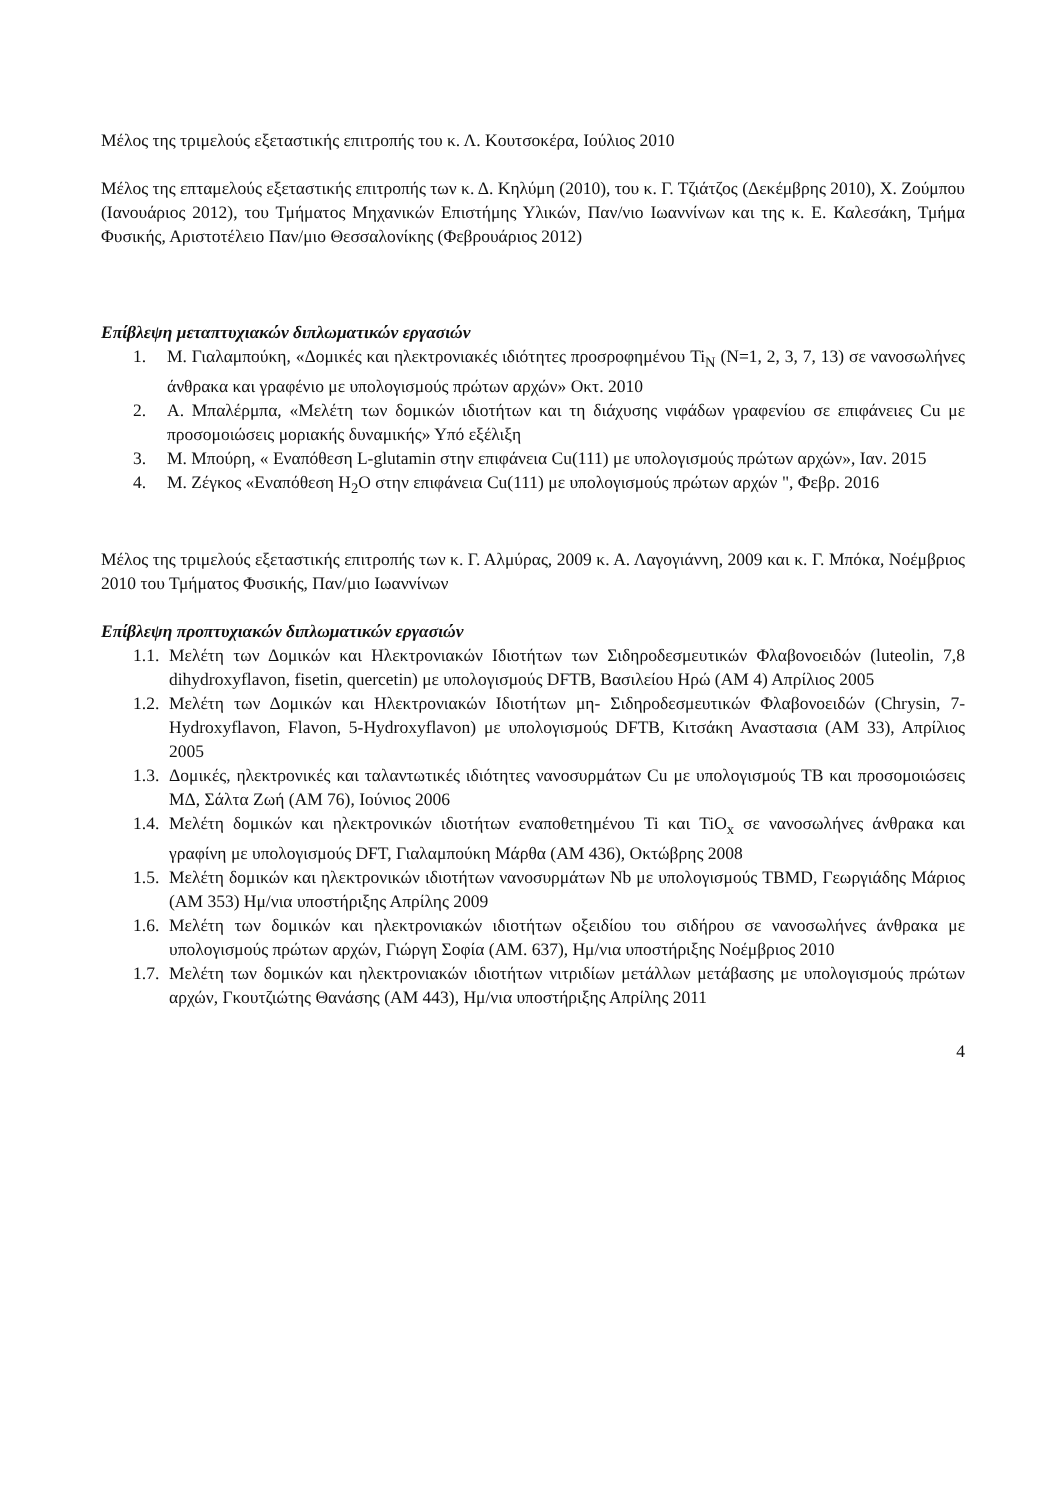Μέλος της τριμελούς εξεταστικής επιτροπής του κ. Λ. Κουτσοκέρα, Ιούλιος 2010
Μέλος της επταμελούς εξεταστικής επιτροπής των κ. Δ. Κηλύμη (2010), του κ. Γ. Τζιάτζος (Δεκέμβρης 2010), Χ. Ζούμπου (Ιανουάριος 2012), του Τμήματος Μηχανικών Επιστήμης Υλικών, Παν/νιο Ιωαννίνων και της κ. Ε. Καλεσάκη, Τμήμα Φυσικής, Αριστοτέλειο Παν/μιο Θεσσαλονίκης (Φεβρουάριος 2012)
Επίβλεψη μεταπτυχιακών διπλωματικών εργασιών
1. Μ. Γιαλαμπούκη, «Δομικές και ηλεκτρονιακές ιδιότητες προσροφημένου Ti<sub>N</sub> (N=1, 2, 3, 7, 13) σε νανοσωλήνες άνθρακα και γραφένιο με υπολογισμούς πρώτων αρχών» Οκτ. 2010
2. Α. Μπαλέρμπα, «Μελέτη των δομικών ιδιοτήτων και τη διάχυσης νιφάδων γραφενίου σε επιφάνειες Cu με προσομοιώσεις μοριακής δυναμικής» Υπό εξέλιξη
3. Μ. Μπούρη, « Εναπόθεση L-glutamin στην επιφάνεια Cu(111) με υπολογισμούς πρώτων αρχών», Ιαν. 2015
4. Μ. Ζέγκος «Εναπόθεση H<sub>2</sub>O στην επιφάνεια Cu(111) με υπολογισμούς πρώτων αρχών ", Φεβρ. 2016
Μέλος της τριμελούς εξεταστικής επιτροπής των κ. Γ. Αλμύρας, 2009 κ. Α. Λαγογιάννη, 2009 και κ. Γ. Μπόκα, Νοέμβριος 2010 του Τμήματος Φυσικής, Παν/μιο Ιωαννίνων
Επίβλεψη προπτυχιακών διπλωματικών εργασιών
1.1. Μελέτη των Δομικών και Ηλεκτρονιακών Ιδιοτήτων των Σιδηροδεσμευτικών Φλαβονοειδών (luteolin, 7,8 dihydroxyflavon, fisetin, quercetin) με υπολογισμούς DFTB, Βασιλείου Ηρώ (ΑΜ 4) Απρίλιος 2005
1.2. Μελέτη των Δομικών και Ηλεκτρονιακών Ιδιοτήτων μη- Σιδηροδεσμευτικών Φλαβονοειδών (Chrysin, 7-Hydroxyflavon, Flavon, 5-Hydroxyflavon) με υπολογισμούς DFTB, Κιτσάκη Αναστασια (ΑΜ 33), Απρίλιος 2005
1.3. Δομικές, ηλεκτρονικές και ταλαντωτικές ιδιότητες νανοσυρμάτων Cu με υπολογισμούς TB και προσομοιώσεις ΜΔ, Σάλτα Ζωή (ΑΜ 76), Ιούνιος 2006
1.4. Μελέτη δομικών και ηλεκτρονικών ιδιοτήτων εναποθετημένου Ti και TiO<sub>x</sub> σε νανοσωλήνες άνθρακα και γραφίνη με υπολογισμούς DFT, Γιαλαμπούκη Μάρθα (ΑΜ 436), Οκτώβρης 2008
1.5. Μελέτη δομικών και ηλεκτρονικών ιδιοτήτων νανοσυρμάτων Nb με υπολογισμούς TBMD, Γεωργιάδης Μάριος (ΑΜ 353) Ημ/νια υποστήριξης Απρίλης 2009
1.6. Μελέτη των δομικών και ηλεκτρονιακών ιδιοτήτων οξειδίου του σιδήρου σε νανοσωλήνες άνθρακα με υπολογισμούς πρώτων αρχών, Γιώργη Σοφία (ΑΜ. 637), Ημ/νια υποστήριξης Νοέμβριος 2010
1.7. Μελέτη των δομικών και ηλεκτρονιακών ιδιοτήτων νιτριδίων μετάλλων μετάβασης με υπολογισμούς πρώτων αρχών, Γκουτζιώτης Θανάσης (ΑΜ 443), Ημ/νια υποστήριξης Απρίλης 2011
4